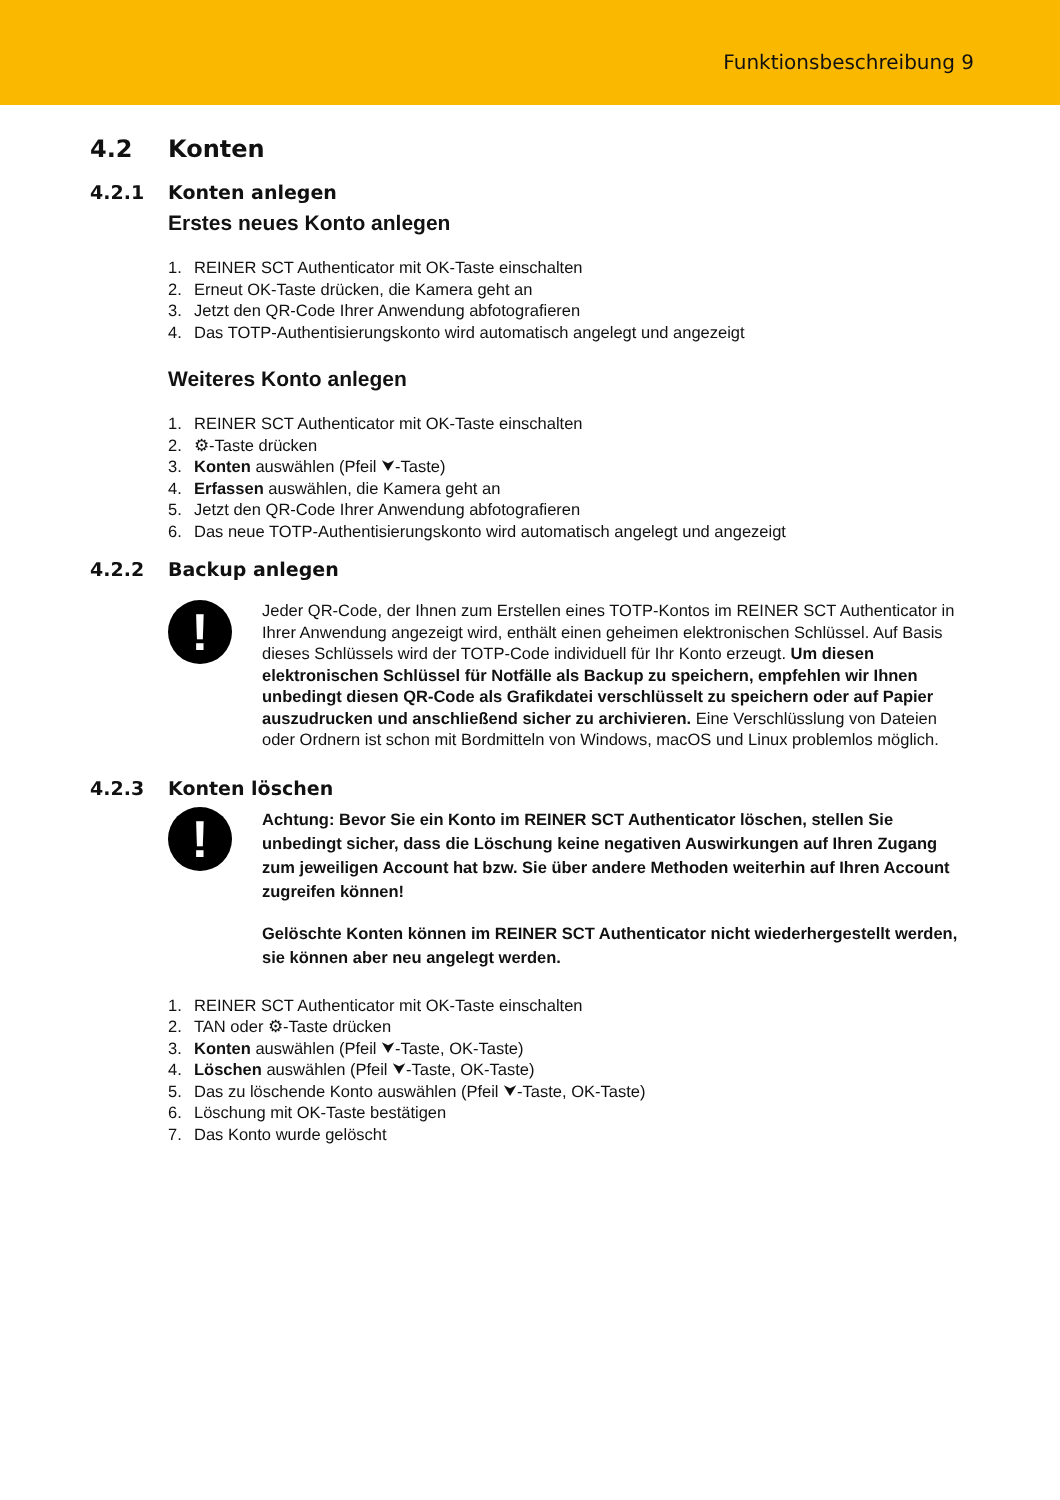Funktionsbeschreibung 9
4.2 Konten
4.2.1 Konten anlegen
Erstes neues Konto anlegen
1. REINER SCT Authenticator mit OK-Taste einschalten
2. Erneut OK-Taste drücken, die Kamera geht an
3. Jetzt den QR-Code Ihrer Anwendung abfotografieren
4. Das TOTP-Authentisierungskonto wird automatisch angelegt und angezeigt
Weiteres Konto anlegen
1. REINER SCT Authenticator mit OK-Taste einschalten
2. ⚙-Taste drücken
3. Konten auswählen (Pfeil ⮟-Taste)
4. Erfassen auswählen, die Kamera geht an
5. Jetzt den QR-Code Ihrer Anwendung abfotografieren
6. Das neue TOTP-Authentisierungskonto wird automatisch angelegt und angezeigt
4.2.2 Backup anlegen
!
Jeder QR-Code, der Ihnen zum Erstellen eines TOTP-Kontos im REINER SCT Authenticator in Ihrer Anwendung angezeigt wird, enthält einen geheimen elektronischen Schlüssel. Auf Basis dieses Schlüssels wird der TOTP-Code individuell für Ihr Konto erzeugt. Um diesen elektronischen Schlüssel für Notfälle als Backup zu speichern, empfehlen wir Ihnen unbedingt diesen QR-Code als Grafikdatei verschlüsselt zu speichern oder auf Papier auszudrucken und anschließend sicher zu archivieren. Eine Verschlüsslung von Dateien oder Ordnern ist schon mit Bordmitteln von Windows, macOS und Linux problemlos möglich.
4.2.3 Konten löschen
!
Achtung: Bevor Sie ein Konto im REINER SCT Authenticator löschen, stellen Sie unbedingt sicher, dass die Löschung keine negativen Auswirkungen auf Ihren Zugang zum jeweiligen Account hat bzw. Sie über andere Methoden weiterhin auf Ihren Account zugreifen können!
Gelöschte Konten können im REINER SCT Authenticator nicht wiederhergestellt werden, sie können aber neu angelegt werden.
1. REINER SCT Authenticator mit OK-Taste einschalten
2. TAN oder ⚙-Taste drücken
3. Konten auswählen (Pfeil ⮟-Taste, OK-Taste)
4. Löschen auswählen (Pfeil ⮟-Taste, OK-Taste)
5. Das zu löschende Konto auswählen (Pfeil ⮟-Taste, OK-Taste)
6. Löschung mit OK-Taste bestätigen
7. Das Konto wurde gelöscht